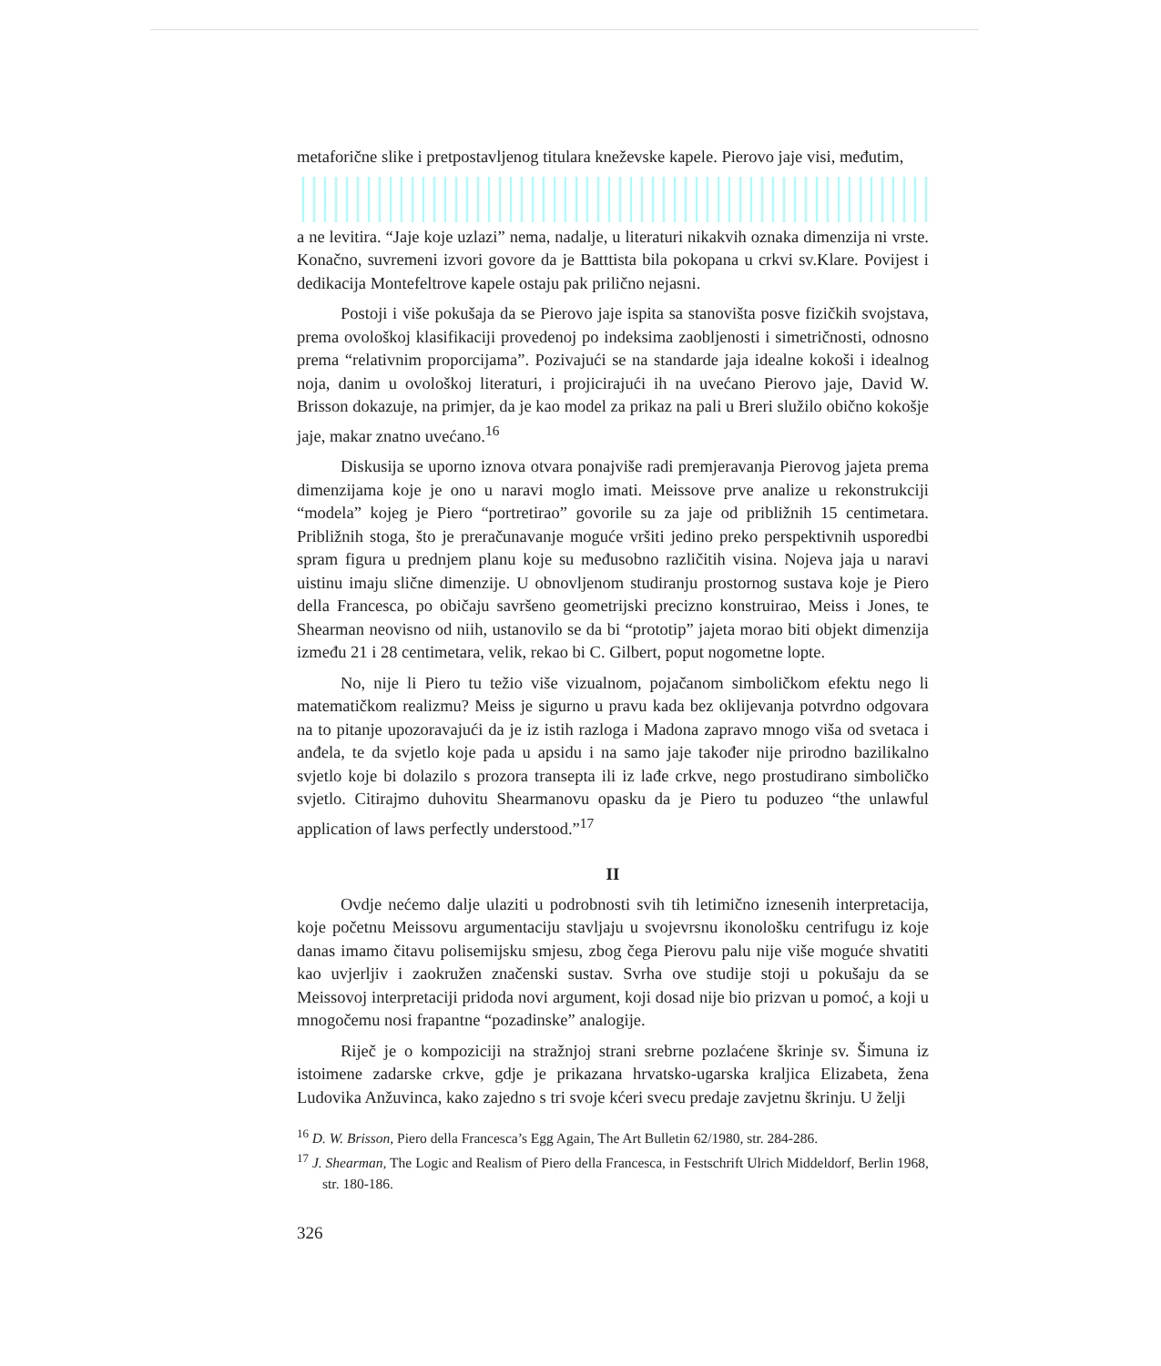metaforične slike i pretpostavljenog titulara kneževske kapele. Pierovo jaje visi, međutim,
a ne levitira. “Jaje koje uzlazi” nema, nadalje, u literaturi nikakvih oznaka dimenzija ni vrste. Konačno, suvremeni izvori govore da je Batttista bila pokopana u crkvi sv.Klare. Povijest i dedikacija Montefeltrove kapele ostaju pak prilično nejasni.
Postoji i više pokušaja da se Pierovo jaje ispita sa stanovišta posve fizičkih svojstava, prema ovološkoj klasifikaciji provedenoj po indeksima zaobljenosti i simetričnosti, odnosno prema “relativnim proporcijama”. Pozivajući se na standarde jaja idealne kokoši i idealnog noja, danim u ovološkoj literaturi, i projicirajući ih na uvećano Pierovo jaje, David W. Brisson dokazuje, na primjer, da je kao model za prikaz na pali u Breri služilo obično kokošje jaje, makar znatno uvećano.<sup>16</sup>
Diskusija se uporno iznova otvara ponajviše radi premjeravanja Pierovog jajeta prema dimenzijama koje je ono u naravi moglo imati. Meissove prve analize u rekonstrukciji “modela” kojeg je Piero “portretirao” govorile su za jaje od približnih 15 centimetara. Približnih stoga, što je preračunavanje moguće vršiti jedino preko perspektivnih usporedbi spram figura u prednjem planu koje su međusobno različitih visina. Nojeva jaja u naravi uistinu imaju slične dimenzije. U obnovljenom studiranju prostornog sustava koje je Piero della Francesca, po običaju savršeno geometrijski precizno konstruirao, Meiss i Jones, te Shearman neovisno od niih, ustanovilo se da bi “prototip” jajeta morao biti objekt dimenzija između 21 i 28 centimetara, velik, rekao bi C. Gilbert, poput nogometne lopte.
No, nije li Piero tu težio više vizualnom, pojačanom simboličkom efektu nego li matematičkom realizmu? Meiss je sigurno u pravu kada bez oklijevanja potvrdno odgovara na to pitanje upozoravajući da je iz istih razloga i Madona zapravo mnogo viša od svetaca i anđela, te da svjetlo koje pada u apsidu i na samo jaje također nije prirodno bazilikalno svjetlo koje bi dolazilo s prozora transepta ili iz lađe crkve, nego prostudirano simboličko svjetlo. Citirajmo duhovitu Shearmanovu opasku da je Piero tu poduzeo “the unlawful application of laws perfectly understood.”<sup>17</sup>
II
Ovdje nećemo dalje ulaziti u podrobnosti svih tih letimično iznesenih interpretacija, koje početnu Meissovu argumentaciju stavljaju u svojevrsnu ikonološku centrifugu iz koje danas imamo čitavu polisemijsku smjesu, zbog čega Pierovu palu nije više moguće shvatiti kao uvjerljiv i zaokružen značenski sustav. Svrha ove studije stoji u pokušaju da se Meissovoj interpretaciji pridoda novi argument, koji dosad nije bio prizvan u pomoć, a koji u mnogočemu nosi frapantne “pozadinske” analogije.
Riječ je o kompoziciji na stražnjoj strani srebrne pozlaćene škrinje sv. Šimuna iz istoimene zadarske crkve, gdje je prikazana hrvatsko-ugarska kraljica Elizabeta, žena Ludovika Anžuvinca, kako zajedno s tri svoje kćeri svecu predaje zavjetnu škrinju. U želji
<sup>16</sup> D. W. Brisson, Piero della Francesca’s Egg Again, The Art Bulletin 62/1980, str. 284-286.
<sup>17</sup> J. Shearman, The Logic and Realism of Piero della Francesca, in Festschrift Ulrich Middeldorf, Berlin 1968, str. 180-186.
326